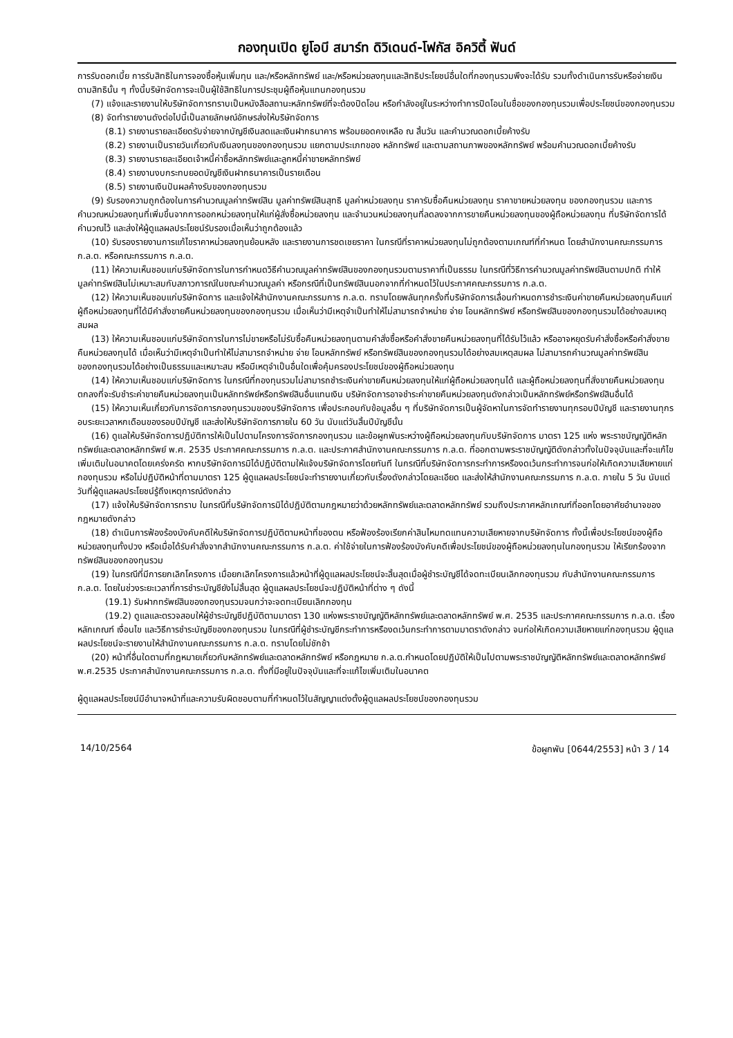กองทุนเปิด ยูโอบี สมาร์ท ดิวิเดนด์-โฟกัส อิควิตี้ ฟันด์
การรับดอกเบี้ย การรับสิทธิในการจองซื้อหุ้นเพิ่มทุน และ/หรือหลักทรัพย์ และ/หรือหน่วยลงทุนและสิทธิประโยชน์อื่นใดที่กองทุนรวมพึงจะได้รับ รวมทั้งดำเนินการรับหรือจ่ายเงินตามสิทธินั้น ๆ ทั้งนี้บริษัทจัดการจะเป็นผู้ใช้สิทธิในการประชุมผู้ถือหุ้นแทนกองทุนรวม
(7) แจ้งและรายงานให้บริษัทจัดการทราบเป็นหนังสือสถานะหลักทรัพย์ที่จะต้องปิดโอน หรือกำลังอยู่ในระหว่างทำการปิดโอนในชื่อของกองทุนรวมเพื่อประโยชน์ของกองทุนรวม
(8) จัดทำรายงานดังต่อไปนี้เป็นลายลักษณ์อักษรส่งให้บริษัทจัดการ
(8.1) รายงานรายละเอียดรับจ่ายจากบัญชีเงินสดและเงินฝากธนาคาร พร้อมยอดคงเหลือ ณ สิ้นวัน และคำนวณดอกเบี้ยค้างรับ
(8.2) รายงานเป็นรายวันเกี่ยวกับเงินลงทุนของกองทุนรวม แยกตามประเภทของ หลักทรัพย์ และตามสถานภาพของหลักทรัพย์ พร้อมคำนวณดอกเบี้ยค้างรับ
(8.3) รายงานรายละเอียดเจ้าหนี้ค่าซื้อหลักทรัพย์และลูกหนี้ค่าขายหลักทรัพย์
(8.4) รายงานงบกระทบยอดบัญชีเงินฝากธนาคารเป็นรายเดือน
(8.5) รายงานเงินปันผลค้างรับของกองทุนรวม
(9) รับรองความถูกต้องในการคำนวณมูลค่าทรัพย์สิน มูลค่าทรัพย์สินสุทธิ มูลค่าหน่วยลงทุน ราคารับซื้อคืนหน่วยลงทุน ราคาขายหน่วยลงทุน ของกองทุนรวม และการคำนวณหน่วยลงทุนที่เพิ่มขึ้นจากการออกหน่วยลงทุนให้แก่ผู้สั่งซื้อหน่วยลงทุน และจำนวนหน่วยลงทุนที่ลดลงจากการขายคืนหน่วยลงทุนของผู้ถือหน่วยลงทุน ที่บริษัทจัดการได้คำนวณไว้ และส่งให้ผู้ดูแลผลประโยชน์รับรองเมื่อเห็นว่าถูกต้องแล้ว
(10) รับรองรายงานการแก้ไขราคาหน่วยลงทุนย้อนหลัง และรายงานการชดเชยราคา ในกรณีที่ราคาหน่วยลงทุนไม่ถูกต้องตามเกณฑ์ที่กำหนด โดยสำนักงานคณะกรรมการ ก.ล.ต. หรือคณะกรรมการ ก.ล.ต.
(11) ให้ความเห็นชอบแก่บริษัทจัดการในการกำหนดวิธีคำนวณมูลค่าทรัพย์สินของกองทุนรวมตามราคาที่เป็นธรรม ในกรณีที่วิธีการคำนวณมูลค่าทรัพย์สินตามปกติ ทำให้มูลค่าทรัพย์สินไม่เหมาะสมกับสภาวการณ์ในขณะคำนวณมูลค่า หรือกรณีที่เป็นทรัพย์สินนอกจากที่กำหนดไว้ในประกาศคณะกรรมการ ก.ล.ต.
(12) ให้ความเห็นชอบแก่บริษัทจัดการ และแจ้งให้สำนักงานคณะกรรมการ ก.ล.ต. ทราบโดยพลันทุกครั้งที่บริษัทจัดการเลื่อนกำหนดการชำระเงินค่าขายคืนหน่วยลงทุนคืนแก่ผู้ถือหน่วยลงทุนที่ได้มีคำสั่งขายคืนหน่วยลงทุนของกองทุนรวม เมื่อเห็นว่ามีเหตุจำเป็นทำให้ไม่สามารถจำหน่าย จ่าย โอนหลักทรัพย์ หรือทรัพย์สินของกองทุนรวมได้อย่างสมเหตุสมผล
(13) ให้ความเห็นชอบแก่บริษัทจัดการในการไม่ขายหรือไม่รับซื้อคืนหน่วยลงทุนตามคำสั่งซื้อหรือคำสั่งขายคืนหน่วยลงทุนที่ได้รับไว้แล้ว หรืออาจหยุดรับคำสั่งซื้อหรือคำสั่งขายคืนหน่วยลงทุนได้ เมื่อเห็นว่ามีเหตุจำเป็นทำให้ไม่สามารถจำหน่าย จ่าย โอนหลักทรัพย์ หรือทรัพย์สินของกองทุนรวมได้อย่างสมเหตุสมผล ไม่สามารถคำนวณมูลค่าทรัพย์สินของกองทุนรวมได้อย่างเป็นธรรมและเหมาะสม หรือมีเหตุจำเป็นอื่นใดเพื่อคุ้มครองประโยชน์ของผู้ถือหน่วยลงทุน
(14) ให้ความเห็นชอบแก่บริษัทจัดการ ในกรณีที่กองทุนรวมไม่สามารถชำระเงินค่าขายคืนหน่วยลงทุนให้แก่ผู้ถือหน่วยลงทุนได้ และผู้ถือหน่วยลงทุนที่สั่งขายคืนหน่วยลงทุนตกลงที่จะรับชำระค่าขายคืนหน่วยลงทุนเป็นหลักทรัพย์หรือทรัพย์สินอื่นแทนเงิน บริษัทจัดการอาจชำระค่าขายคืนหน่วยลงทุนดังกล่าวเป็นหลักทรัพย์หรือทรัพย์สินอื่นได้
(15) ให้ความเห็นเกี่ยวกับการจัดการกองทุนรวมของบริษัทจัดการ เพื่อประกอบกับข้อมูลอื่น ๆ ที่บริษัทจัดการเป็นผู้จัดหาในการจัดทำรายงานทุกรอบปีบัญชี และรายงานทุกรอบระยะเวลาหกเดือนของรอบปีบัญชี และส่งให้บริษัทจัดการภายใน 60 วัน นับแต่วันสิ้นปีบัญชีนั้น
(16) ดูแลให้บริษัทจัดการปฏิบัติการให้เป็นไปตามโครงการจัดการกองทุนรวม และข้อผูกพันระหว่างผู้ถือหน่วยลงทุนกับบริษัทจัดการ มาตรา 125 แห่ง พระราชบัญญัติหลักทรัพย์และตลาดหลักทรัพย์ พ.ศ. 2535 ประกาศคณะกรรมการ ก.ล.ต. และประกาศสำนักงานคณะกรรมการ ก.ล.ต. ที่ออกตามพระราชบัญญัติดังกล่าวทั้งในปัจจุบันและที่จะแก้ไขเพิ่มเติมในอนาคตโดยเคร่งครัด หากบริษัทจัดการมิได้ปฏิบัติตามให้แจ้งบริษัทจัดการโดยทันที ในกรณีที่บริษัทจัดการกระทำการหรืองดเว้นกระทำการจนก่อให้เกิดความเสียหายแก่กองทุนรวม หรือไม่ปฏิบัติหน้าที่ตามมาตรา 125 ผู้ดูแลผลประโยชน์จะทำรายงานเกี่ยวกับเรื่องดังกล่าวโดยละเอียด และส่งให้สำนักงานคณะกรรมการ ก.ล.ต. ภายใน 5 วัน นับแต่วันที่ผู้ดูแลผลประโยชน์รู้ถึงเหตุการณ์ดังกล่าว
(17) แจ้งให้บริษัทจัดการทราบ ในกรณีที่บริษัทจัดการมิได้ปฏิบัติตามกฎหมายว่าด้วยหลักทรัพย์และตลาดหลักทรัพย์ รวมถึงประกาศหลักเกณฑ์ที่ออกโดยอาศัยอำนาจของกฎหมายดังกล่าว
(18) ดำเนินการฟ้องร้องบังคับคดีให้บริษัทจัดการปฏิบัติตามหน้าที่ของตน หรือฟ้องร้องเรียกค่าสินไหมทดแทนความเสียหายจากบริษัทจัดการ ทั้งนี้เพื่อประโยชน์ของผู้ถือหน่วยลงทุนทั้งปวง หรือเมื่อได้รับคำสั่งจากสำนักงานคณะกรรมการ ก.ล.ต. ค่าใช้จ่ายในการฟ้องร้องบังคับคดีเพื่อประโยชน์ของผู้ถือหน่วยลงทุนในกองทุนรวม ให้เรียกร้องจากทรัพย์สินของกองทุนรวม
(19) ในกรณีที่มีการยกเลิกโครงการ เมื่อยกเลิกโครงการแล้วหน้าที่ผู้ดูแลผลประโยชน์จะสิ้นสุดเมื่อผู้ชำระบัญชีได้จดทะเบียนเลิกกองทุนรวม กับสำนักงานคณะกรรมการ ก.ล.ต. โดยในช่วงระยะเวลาที่การชำระบัญชียังไม่สิ้นสุด ผู้ดูแลผลประโยชน์จะปฏิบัติหน้าที่ต่าง ๆ ดังนี้
(19.1) รับฝากทรัพย์สินของกองทุนรวมจนกว่าจะจดทะเบียนเลิกกองทุน
(19.2) ดูแลและตรวจสอบให้ผู้ชำระบัญชีปฏิบัติตามมาตรา 130 แห่งพระราชบัญญัติหลักทรัพย์และตลาดหลักทรัพย์ พ.ศ. 2535 และประกาศคณะกรรมการ ก.ล.ต. เรื่อง หลักเกณฑ์ เงื่อนไข และวิธีการชำระบัญชีของกองทุนรวม ในกรณีที่ผู้ชำระบัญชีกระทำการหรืองดเว้นกระทำการตามมาตราดังกล่าว จนก่อให้เกิดความเสียหายแก่กองทุนรวม ผู้ดูแลผลประโยชน์จะรายงานให้สำนักงานคณะกรรมการ ก.ล.ต. ทราบโดยไม่ชักช้า
(20) หน้าที่อื่นใดตามที่กฎหมายเกี่ยวกับหลักทรัพย์และตลาดหลักทรัพย์ หรือกฎหมาย ก.ล.ต.กำหนดโดยปฏิบัติให้เป็นไปตามพระราชบัญญัติหลักทรัพย์และตลาดหลักทรัพย์ พ.ศ.2535 ประกาศสำนักงานคณะกรรมการ ก.ล.ต. ทั้งที่มีอยู่ในปัจจุบันและที่จะแก้ไขเพิ่มเติมในอนาคต
ผู้ดูแลผลประโยชน์มีอำนาจหน้าที่และความรับผิดชอบตามที่กำหนดไว้ในสัญญาแต่งตั้งผู้ดูแลผลประโยชน์ของกองทุนรวม
14/10/2564 ข้อผูกพัน [0644/2553] หน้า 3 / 14